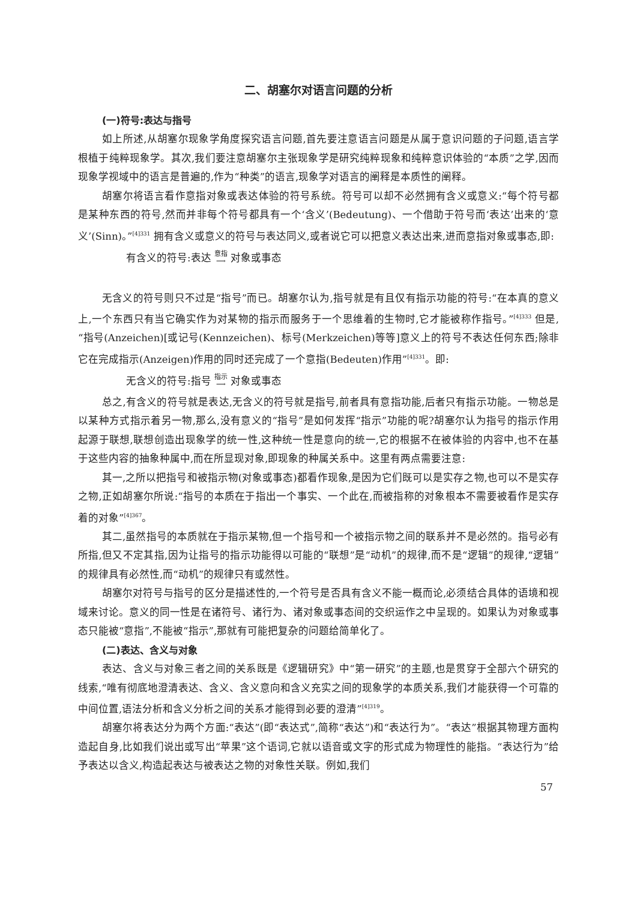二、胡塞尔对语言问题的分析
(一)符号:表达与指号
如上所述,从胡塞尔现象学角度探究语言问题,首先要注意语言问题是从属于意识问题的子问题,语言学根植于纯粹现象学。其次,我们要注意胡塞尔主张现象学是研究纯粹现象和纯粹意识体验的“本质”之学,因而现象学视域中的语言是普遍的,作为“种类”的语言,现象学对语言的阐释是本质性的阐释。
胡塞尔将语言看作意指对象或表达体验的符号系统。符号可以却不必然拥有含义或意义:“每个符号都是某种东西的符号,然而并非每个符号都具有一个‘含义’(Bedeutung)、一个借助于符号而‘表达’出来的‘意义’(Sinn)。”<sup>[4]331</sup> 拥有含义或意义的符号与表达同义,或者说它可以把意义表达出来,进而意指对象或事态,即:
有含义的符号:表达 意指
⟶ 对象或事态
无含义的符号则只不过是“指号”而已。胡塞尔认为,指号就是有且仅有指示功能的符号:“在本真的意义上,一个东西只有当它确实作为对某物的指示而服务于一个思维着的生物时,它才能被称作指号。”<sup>[4]333</sup> 但是,“指号(Anzeichen)[或记号(Kennzeichen)、标号(Merkzeichen)等等]意义上的符号不表达任何东西;除非它在完成指示(Anzeigen)作用的同时还完成了一个意指(Bedeuten)作用”<sup>[4]331</sup>。即:
无含义的符号:指号 指示
⟶ 对象或事态
总之,有含义的符号就是表达,无含义的符号就是指号,前者具有意指功能,后者只有指示功能。一物总是以某种方式指示着另一物,那么,没有意义的“指号”是如何发挥“指示”功能的呢?胡塞尔认为指号的指示作用起源于联想,联想创造出现象学的统一性,这种统一性是意向的统一,它的根据不在被体验的内容中,也不在基于这些内容的抽象种属中,而在所显现对象,即现象的种属关系中。这里有两点需要注意:
其一,之所以把指号和被指示物(对象或事态)都看作现象,是因为它们既可以是实存之物,也可以不是实存之物,正如胡塞尔所说:“指号的本质在于指出一个事实、一个此在,而被指称的对象根本不需要被看作是实存着的对象”<sup>[4]367</sup>。
其二,虽然指号的本质就在于指示某物,但一个指号和一个被指示物之间的联系并不是必然的。指号必有所指,但又不定其指,因为让指号的指示功能得以可能的“联想”是“动机”的规律,而不是“逻辑”的规律,“逻辑”的规律具有必然性,而“动机”的规律只有或然性。
胡塞尔对符号与指号的区分是描述性的,一个符号是否具有含义不能一概而论,必须结合具体的语境和视域来讨论。意义的同一性是在诸符号、诸行为、诸对象或事态间的交织运作之中呈现的。如果认为对象或事态只能被“意指”,不能被“指示”,那就有可能把复杂的问题给简单化了。
(二)表达、含义与对象
表达、含义与对象三者之间的关系既是《逻辑研究》中“第一研究”的主题,也是贯穿于全部六个研究的线索,“唯有彻底地澄清表达、含义、含义意向和含义充实之间的现象学的本质关系,我们才能获得一个可靠的中间位置,语法分析和含义分析之间的关系才能得到必要的澄清”<sup>[4]319</sup>。
胡塞尔将表达分为两个方面:“表达”(即“表达式”,简称“表达”)和“表达行为”。“表达”根据其物理方面构造起自身,比如我们说出或写出“苹果”这个语词,它就以语音或文字的形式成为物理性的能指。“表达行为”给予表达以含义,构造起表达与被表达之物的对象性关联。例如,我们
57